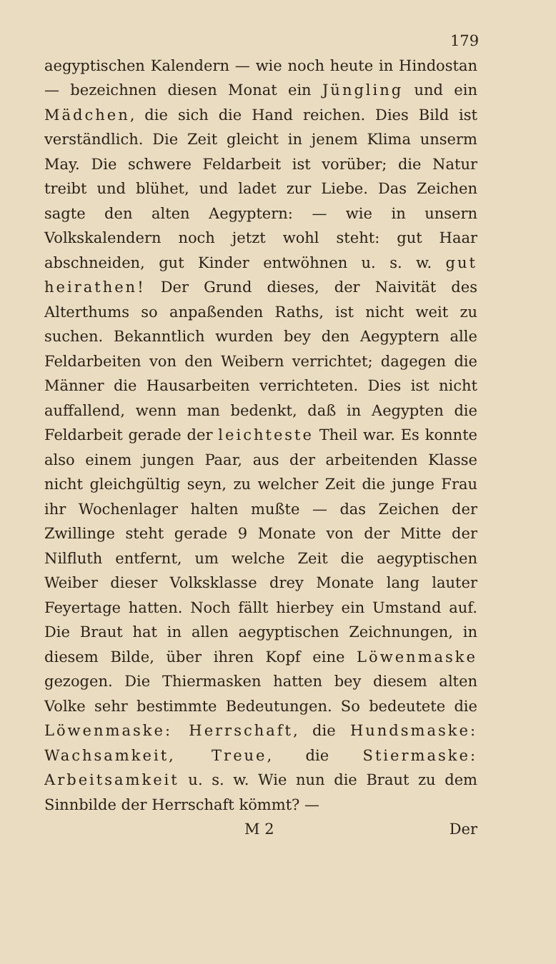179
aegyptischen Kalendern — wie noch heute in Hindostan — bezeichnen diesen Monat ein Jüngling und ein Mädchen, die sich die Hand reichen. Dies Bild ist verständlich. Die Zeit gleicht in jenem Klima unserm May. Die schwere Feldarbeit ist vorüber; die Natur treibt und blühet, und ladet zur Liebe. Das Zeichen sagte den alten Aegyptern: — wie in unsern Volkskalendern noch jetzt wohl steht: gut Haar abschneiden, gut Kinder entwöhnen u. s. w. gut heirathen! Der Grund dieses, der Naivität des Alterthums so anpaßenden Raths, ist nicht weit zu suchen. Bekanntlich wurden bey den Aegyptern alle Feldarbeiten von den Weibern verrichtet; dagegen die Männer die Hausarbeiten verrichteten. Dies ist nicht auffallend, wenn man bedenkt, daß in Aegypten die Feldarbeit gerade der leichteste Theil war. Es konnte also einem jungen Paar, aus der arbeitenden Klasse nicht gleichgültig seyn, zu welcher Zeit die junge Frau ihr Wochenlager halten mußte — das Zeichen der Zwillinge steht gerade 9 Monate von der Mitte der Nilfluth entfernt, um welche Zeit die aegyptischen Weiber dieser Volksklasse drey Monate lang lauter Feyertage hatten. Noch fällt hierbey ein Umstand auf. Die Braut hat in allen aegyptischen Zeichnungen, in diesem Bilde, über ihren Kopf eine Löwenmaske gezogen. Die Thiermasken hatten bey diesem alten Volke sehr bestimmte Bedeutungen. So bedeutete die Löwenmaske: Herrschaft, die Hundsmaske: Wachsamkeit, Treue, die Stiermaske: Arbeitsamkeit u. s. w. Wie nun die Braut zu dem Sinnbilde der Herrschaft kömmt? —
M 2 Der